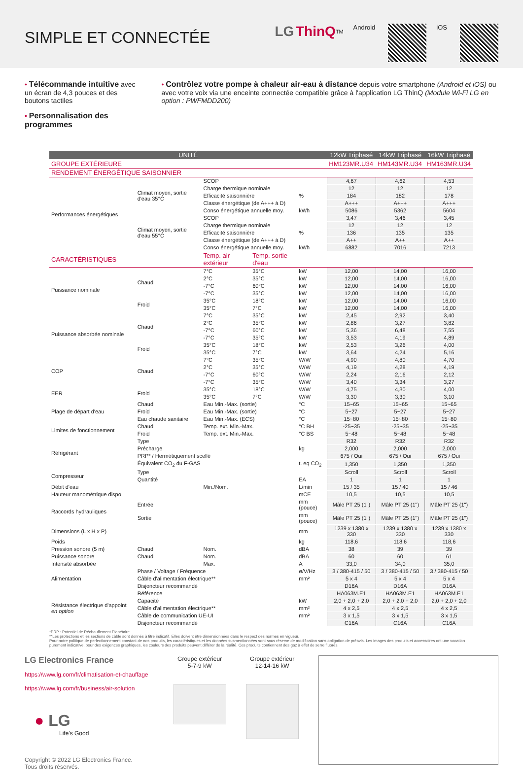SIMPLE ET CONNECTÉE
LG ThinQ<sup>TM</sup> Android iOS
• Télécommande intuitive avec un écran de 4,3 pouces et des boutons tactiles
• Personnalisation des programmes
• Contrôlez votre pompe à chaleur air-eau à distance depuis votre smartphone (Android et iOS) ou avec votre voix via une enceinte connectée compatible grâce à l'application LG ThinQ (Module Wi-Fi LG en option : PWFMDD200)
| UNITÉ | | | | | 12kW Triphasé | 14kW Triphasé | 16kW Triphasé |
| --- | --- | --- | --- | --- | --- | --- | --- |
| GROUPE EXTÉRIEURE | | | | | HM123MR.U34 | HM143MR.U34 | HM163MR.U34 |
| RENDEMENT ÉNERGÉTIQUE SAISONNIER | | | | | | | |
| Performances énergétiques | Climat moyen, sortie d'eau 35°C | SCOP | | | 4,67 | 4,62 | 4,53 |
| | | Charge thermique nominale | | | 12 | 12 | 12 |
| | | Efficacité saisonnière | | % | 184 | 182 | 178 |
| | | Classe énergétique (de A+++ à D) | | | A+++ | A+++ | A+++ |
| | | Conso énergétique annuelle moy. | | kWh | 5086 | 5362 | 5604 |
| | Climat moyen, sortie d'eau 55°C | SCOP | | | 3,47 | 3,46 | 3,45 |
| | | Charge thermique nominale | | | 12 | 12 | 12 |
| | | Efficacité saisonnière | | % | 136 | 135 | 135 |
| | | Classe énergétique (de A+++ à D) | | | A++ | A++ | A++ |
| | | Conso énergétique annuelle moy. | | kWh | 6882 | 7016 | 7213 |
| CARACTÉRISTIQUES | | Temp. air extérieur | Temp. sortie d'eau | | | | |
| Puissance nominale | Chaud | 7°C | 35°C | kW | 12,00 | 14,00 | 16,00 |
| | | 2°C | 35°C | kW | 12,00 | 14,00 | 16,00 |
| | | -7°C | 60°C | kW | 12,00 | 14,00 | 16,00 |
| | | -7°C | 35°C | kW | 12,00 | 14,00 | 16,00 |
| | Froid | 35°C | 18°C | kW | 12,00 | 14,00 | 16,00 |
| | | 35°C | 7°C | kW | 12,00 | 14,00 | 16,00 |
| Puissance absorbée nominale | Chaud | 7°C | 35°C | kW | 2,45 | 2,92 | 3,40 |
| | | 2°C | 35°C | kW | 2,86 | 3,27 | 3,82 |
| | | -7°C | 60°C | kW | 5,36 | 6,48 | 7,55 |
| | | -7°C | 35°C | kW | 3,53 | 4,19 | 4,89 |
| | Froid | 35°C | 18°C | kW | 2,53 | 3,26 | 4,00 |
| | | 35°C | 7°C | kW | 3,64 | 4,24 | 5,16 |
| COP | Chaud | 7°C | 35°C | W/W | 4,90 | 4,80 | 4,70 |
| | | 2°C | 35°C | W/W | 4,19 | 4,28 | 4,19 |
| | | -7°C | 60°C | W/W | 2,24 | 2,16 | 2,12 |
| | | -7°C | 35°C | W/W | 3,40 | 3,34 | 3,27 |
| EER | Froid | 35°C | 18°C | W/W | 4,75 | 4,30 | 4,00 |
| | | 35°C | 7°C | W/W | 3,30 | 3,30 | 3,10 |
| Plage de départ d'eau | Chaud | Eau Min.-Max. (sortie) | | °C | 15~65 | 15~65 | 15~65 |
| | Froid | Eau Min.-Max. (sortie) | | °C | 5~27 | 5~27 | 5~27 |
| | Eau chaude sanitaire | Eau Min.-Max. (ECS) | | °C | 15~80 | 15~80 | 15~80 |
| Limites de fonctionnement | Chaud | Temp. ext. Min.-Max. | | °C BH | -25~35 | -25~35 | -25~35 |
| | Froid | Temp. ext. Min.-Max. | | °C BS | 5~48 | 5~48 | 5~48 |
| Réfrigérant | Type | | | | R32 | R32 | R32 |
| | Précharge | | | kg | 2,000 | 2,000 | 2,000 |
| | PRP* / Hermétiquement scellé | | | | 675 / Oui | 675 / Oui | 675 / Oui |
| | Équivalent CO<sub>2</sub> du F-GAS | | | t. eq CO<sub>2</sub> | 1,350 | 1,350 | 1,350 |
| Compresseur | Type | | | | Scroll | Scroll | Scroll |
| | Quantité | | | EA | 1 | 1 | 1 |
| Débit d'eau | | Min./Nom. | | L/min | 15 / 35 | 15 / 40 | 15 / 46 |
| Hauteur manométrique dispo | | | | mCE | 10,5 | 10,5 | 10,5 |
| Raccords hydrauliques | Entrée | | | mm (pouce) | Mâle PT 25 (1") | Mâle PT 25 (1") | Mâle PT 25 (1") |
| | Sortie | | | mm (pouce) | Mâle PT 25 (1") | Mâle PT 25 (1") | Mâle PT 25 (1") |
| Dimensions (L x H x P) | | | | mm | 1239 x 1380 x 330 | 1239 x 1380 x 330 | 1239 x 1380 x 330 |
| Poids | | | | kg | 118,6 | 118,6 | 118,6 |
| Pression sonore (5 m) | Chaud | Nom. | | dBA | 38 | 39 | 39 |
| Puissance sonore | Chaud | Nom. | | dBA | 60 | 60 | 61 |
| Intensité absorbée | | Max. | | A | 33,0 | 34,0 | 35,0 |
| Alimentation | Phase / Voltage / Fréquence | | | ø/V/Hz | 3 / 380-415 / 50 | 3 / 380-415 / 50 | 3 / 380-415 / 50 |
| | Câble d'alimentation électrique** | | | mm² | 5 x 4 | 5 x 4 | 5 x 4 |
| | Disjoncteur recommandé | | | | D16A | D16A | D16A |
| Résistance électrique d'appoint en option | Référence | | | | HA063M.E1 | HA063M.E1 | HA063M.E1 |
| | Capacité | | | kW | 2,0 + 2,0 + 2,0 | 2,0 + 2,0 + 2,0 | 2,0 + 2,0 + 2,0 |
| | Câble d'alimentation électrique** | | | mm² | 4 x 2,5 | 4 x 2,5 | 4 x 2,5 |
| | Câble de communication UE-UI | | | mm² | 3 x 1,5 | 3 x 1,5 | 3 x 1,5 |
| | Disjoncteur recommandé | | | | C16A | C16A | C16A |
*PRP : Potentiel de Réchauffement Planétaire
**Les protections et les sections de câble sont donnés à titre indicatif. Elles doivent être dimensionnées dans le respect des normes en vigueur.
Pour notre politique de perfectionnement constant de nos produits, les caractéristiques et les données susmentionnées sont sous réserve de modification sans obligation de préavis. Les images des produits et accessoires ont une vocation purement indicative, pour des exigences graphiques, les couleurs des produits peuvent différer de la réalité. Ces produits contiennent des gaz à effet de serre fluorés.
LG Electronics France
https://www.lg.com/fr/climatisation-et-chauffage
https://www.lg.com/fr/business/air-solution
● LG
Life's Good
Copyright © 2022 LG Electronics France.
Tous droits réservés.
Groupe extérieur
5-7-9 kW
Groupe extérieur
12-14-16 kW